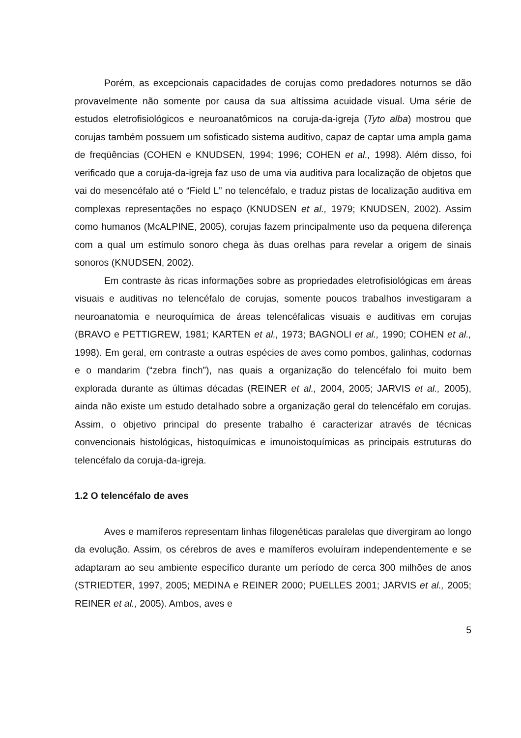Porém, as excepcionais capacidades de corujas como predadores noturnos se dão provavelmente não somente por causa da sua altíssima acuidade visual. Uma série de estudos eletrofisiológicos e neuroanatômicos na coruja-da-igreja (Tyto alba) mostrou que corujas também possuem um sofisticado sistema auditivo, capaz de captar uma ampla gama de freqüências (COHEN e KNUDSEN, 1994; 1996; COHEN et al., 1998). Além disso, foi verificado que a coruja-da-igreja faz uso de uma via auditiva para localização de objetos que vai do mesencéfalo até o “Field L” no telencéfalo, e traduz pistas de localização auditiva em complexas representações no espaço (KNUDSEN et al., 1979; KNUDSEN, 2002). Assim como humanos (McALPINE, 2005), corujas fazem principalmente uso da pequena diferença com a qual um estímulo sonoro chega às duas orelhas para revelar a origem de sinais sonoros (KNUDSEN, 2002).
Em contraste às ricas informações sobre as propriedades eletrofisiológicas em áreas visuais e auditivas no telencéfalo de corujas, somente poucos trabalhos investigaram a neuroanatomia e neuroquímica de áreas telencéfalicas visuais e auditivas em corujas (BRAVO e PETTIGREW, 1981; KARTEN et al., 1973; BAGNOLI et al., 1990; COHEN et al., 1998). Em geral, em contraste a outras espécies de aves como pombos, galinhas, codornas e o mandarim (“zebra finch”), nas quais a organização do telencéfalo foi muito bem explorada durante as últimas décadas (REINER et al., 2004, 2005; JARVIS et al., 2005), ainda não existe um estudo detalhado sobre a organização geral do telencéfalo em corujas. Assim, o objetivo principal do presente trabalho é caracterizar através de técnicas convencionais histológicas, histoquímicas e imunoistoquímicas as principais estruturas do telencéfalo da coruja-da-igreja.
1.2 O telencéfalo de aves
Aves e mamíferos representam linhas filogenéticas paralelas que divergiram ao longo da evolução. Assim, os cérebros de aves e mamíferos evoluíram independentemente e se adaptaram ao seu ambiente específico durante um período de cerca 300 milhões de anos (STRIEDTER, 1997, 2005; MEDINA e REINER 2000; PUELLES 2001; JARVIS et al., 2005; REINER et al., 2005). Ambos, aves e
5